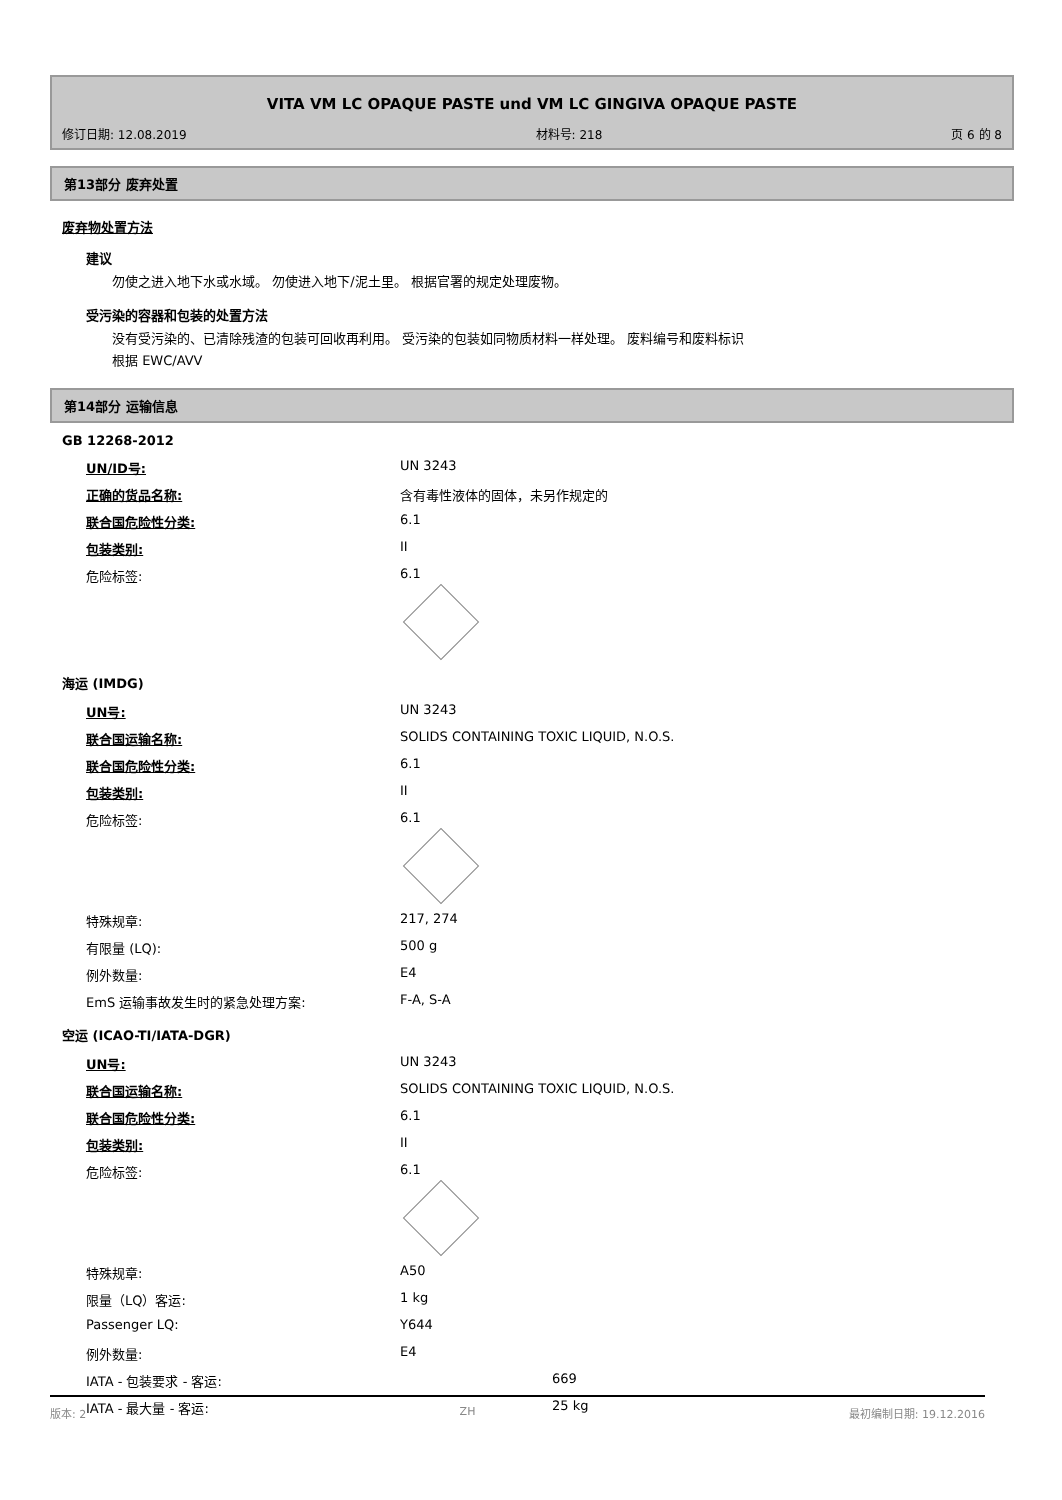VITA VM LC OPAQUE PASTE und VM LC GINGIVA OPAQUE PASTE
修订日期: 12.08.2019 材料号: 218 页 6 的 8
第13部分 废弃处置
废弃物处置方法
建议
勿使之进入地下水或水域。 勿使进入地下/泥土里。 根据官署的规定处理废物。
受污染的容器和包装的处置方法
没有受污染的、已清除残渣的包装可回收再利用。 受污染的包装如同物质材料一样处理。 废料编号和废料标识
根据 EWC/AVV
第14部分 运输信息
GB 12268-2012
| UN/ID号: | UN 3243 |
| 正确的货品名称: | 含有毒性液体的固体，未另作规定的 |
| 联合国危险性分类: | 6.1 |
| 包装类别: | II |
| 危险标签: | 6.1 |
海运 (IMDG)
| UN号: | UN 3243 |
| 联合国运输名称: | SOLIDS CONTAINING TOXIC LIQUID, N.O.S. |
| 联合国危险性分类: | 6.1 |
| 包装类别: | II |
| 危险标签: | 6.1 |
| 特殊规章: | 217, 274 |
| 有限量 (LQ): | 500 g |
| 例外数量: | E4 |
| EmS 运输事故发生时的紧急处理方案: | F-A, S-A |
空运 (ICAO-TI/IATA-DGR)
| UN号: | UN 3243 |
| 联合国运输名称: | SOLIDS CONTAINING TOXIC LIQUID, N.O.S. |
| 联合国危险性分类: | 6.1 |
| 包装类别: | II |
| 危险标签: | 6.1 |
| 特殊规章: | A50 |
| 限量（LQ）客运: | 1 kg |
| Passenger LQ: | Y644 |
| 例外数量: | E4 |
| IATA - 包装要求 - 客运: | 669 |
| IATA - 最大量 - 客运: | 25 kg |
版本: 2 ZH 最初编制日期: 19.12.2016